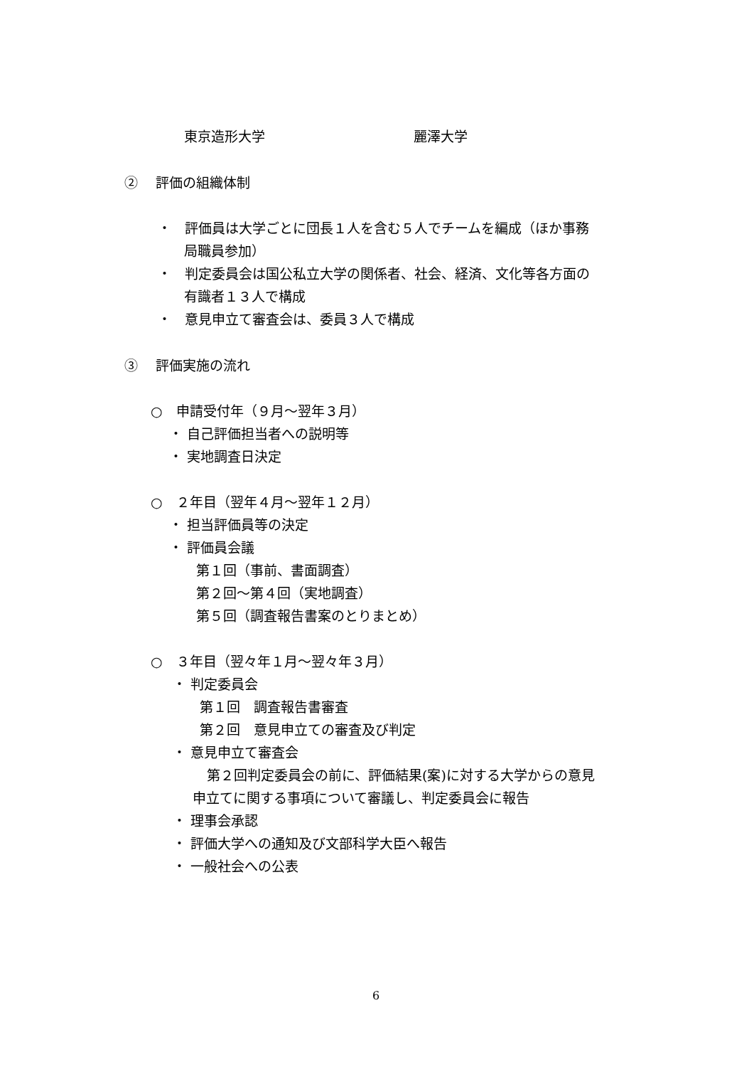東京造形大学 麗澤大学
②　 評価の組織体制
・　評価員は大学ごとに団長１人を含む５人でチームを編成（ほか事務
局職員参加）
・　判定委員会は国公私立大学の関係者、社会、経済、文化等各方面の
有識者１３人で構成
・　意見申立て審査会は、委員３人で構成
③　 評価実施の流れ
○　申請受付年（９月～翌年３月）
・ 自己評価担当者への説明等
・ 実地調査日決定
○　２年目（翌年４月～翌年１２月）
・ 担当評価員等の決定
・ 評価員会議
第１回（事前、書面調査）
第２回～第４回（実地調査）
第５回（調査報告書案のとりまとめ）
○　３年目（翌々年１月～翌々年３月）
・ 判定委員会
第１回　調査報告書審査
第２回　意見申立ての審査及び判定
・ 意見申立て審査会
第２回判定委員会の前に、評価結果(案)に対する大学からの意見
申立てに関する事項について審議し、判定委員会に報告
・ 理事会承認
・ 評価大学への通知及び文部科学大臣へ報告
・ 一般社会への公表
6